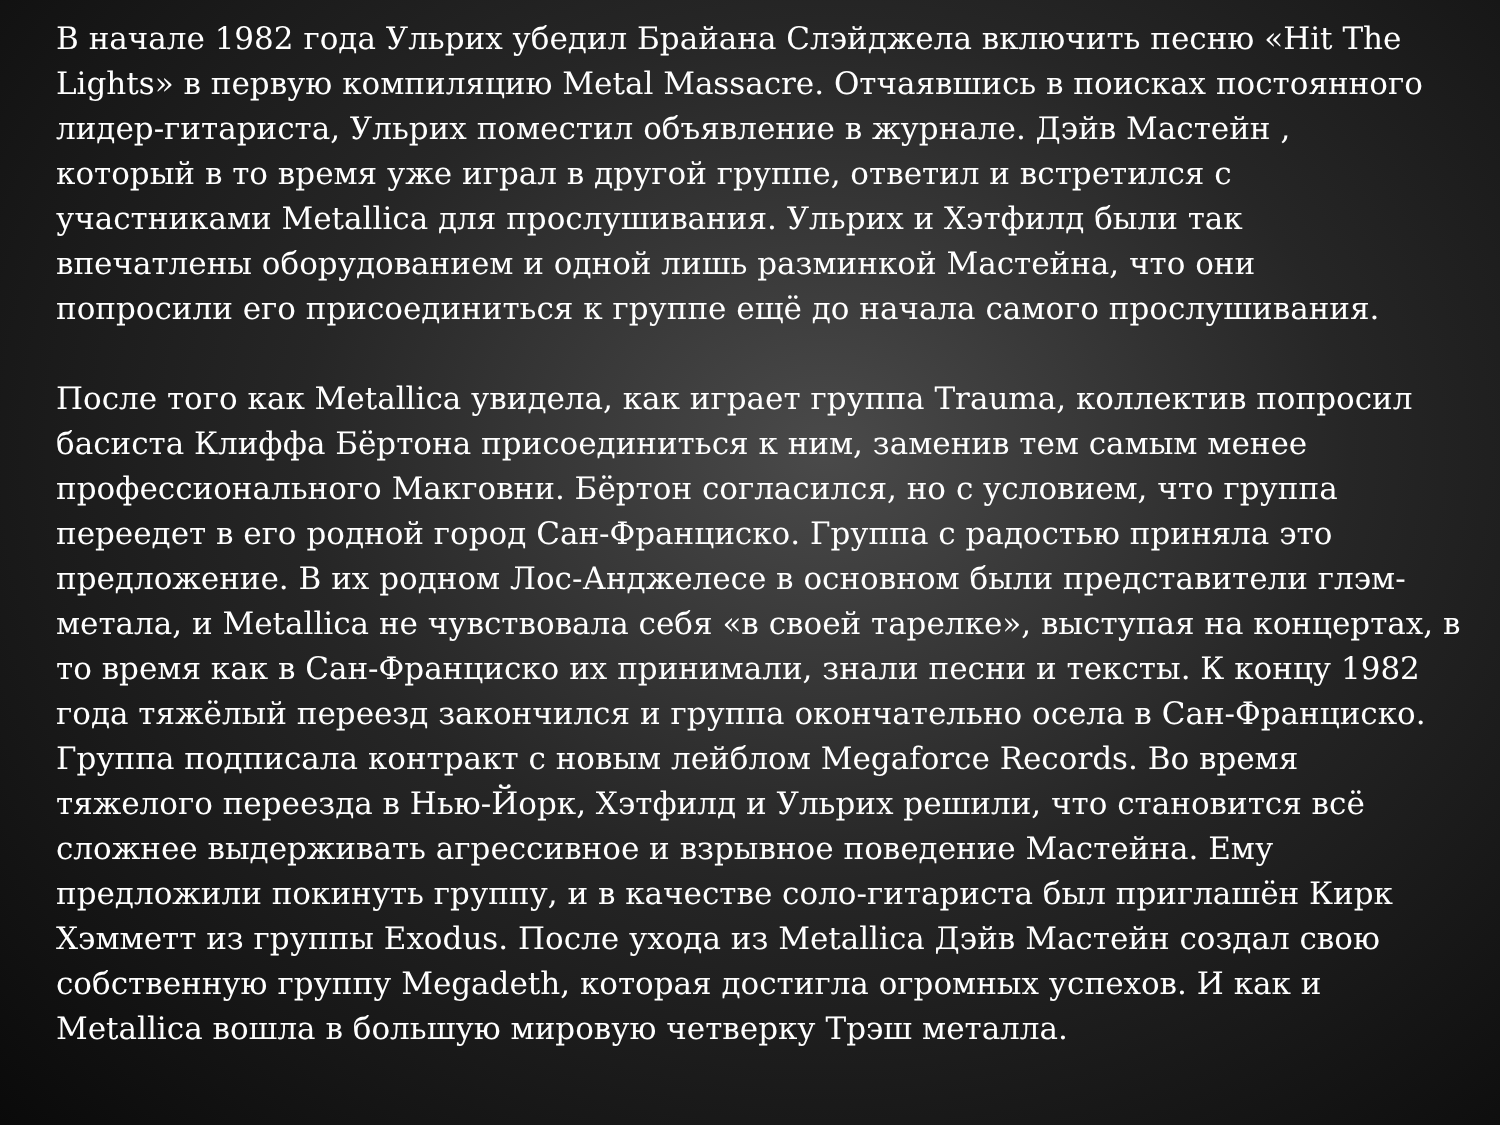В начале 1982 года Ульрих убедил Брайана Слэйджела включить песню «Hit The
Lights» в первую компиляцию Metal Massacre. Отчаявшись в поисках постоянного
лидер-гитариста, Ульрих поместил объявление в журнале. Дэйв Мастейн ,
который в то время уже играл в другой группе, ответил и встретился с
участниками Metallica для прослушивания. Ульрих и Хэтфилд были так
впечатлены оборудованием и одной лишь разминкой Мастейна, что они
попросили его присоединиться к группе ещё до начала самого прослушивания.
После того как Metallica увидела, как играет группа Trauma, коллектив попросил
басиста Клиффа Бёртона присоединиться к ним, заменив тем самым менее
профессионального Макговни. Бёртон согласился, но с условием, что группа
переедет в его родной город Сан-Франциско. Группа с радостью приняла это
предложение. В их родном Лос-Анджелесе в основном были представители глэм-
метала, и Metallica не чувствовала себя «в своей тарелке», выступая на концертах, в
то время как в Сан-Франциско их принимали, знали песни и тексты. К концу 1982
года тяжёлый переезд закончился и группа окончательно осела в Сан-Франциско.
Группа подписала контракт с новым лейблом Megaforce Records. Во время
тяжелого переезда в Нью-Йорк, Хэтфилд и Ульрих решили, что становится всё
сложнее выдерживать агрессивное и взрывное поведение Мастейна. Ему
предложили покинуть группу, и в качестве соло-гитариста был приглашён Кирк
Хэмметт из группы Exodus. После ухода из Metallica Дэйв Мастейн создал свою
собственную группу Megadeth, которая достигла огромных успехов. И как и
Metallica вошла в большую мировую четверку Трэш металла.